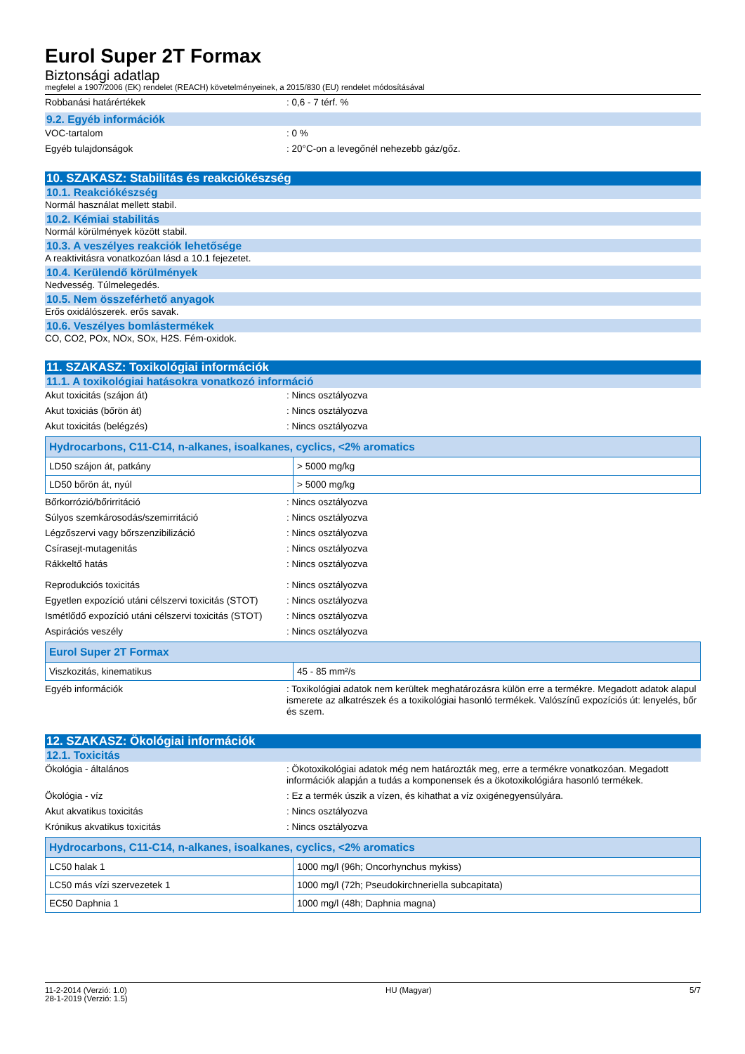Eurol Super 2T Formax
Biztonsági adatlap
megfelel a 1907/2006 (EK) rendelet (REACH) követelményeinek, a 2015/830 (EU) rendelet módosításával
Robbanási határértékek : 0,6 - 7 térf. %
9.2. Egyéb információk
VOC-tartalom : 0 %
Egyéb tulajdonságok : 20°C-on a levegőnél nehezebb gáz/gőz.
10. SZAKASZ: Stabilitás és reakciókészség
10.1. Reakciókészség
Normál használat mellett stabil.
10.2. Kémiai stabilitás
Normál körülmények között stabil.
10.3. A veszélyes reakciók lehetősége
A reaktivitásra vonatkozóan lásd a 10.1 fejezetet.
10.4. Kerülendő körülmények
Nedvesség. Túlmelegedés.
10.5. Nem összeférhető anyagok
Erős oxidálószerek. erős savak.
10.6. Veszélyes bomlástermékek
CO, CO2, POx, NOx, SOx, H2S. Fém-oxidok.
11. SZAKASZ: Toxikológiai információk
11.1. A toxikológiai hatásokra vonatkozó információ
Akut toxicitás (szájon át) : Nincs osztályozva
Akut toxiciás (bőrön át) : Nincs osztályozva
Akut toxicitás (belégzés) : Nincs osztályozva
| Hydrocarbons, C11-C14, n-alkanes, isoalkanes, cyclics, <2% aromatics | |
| --- | --- |
| LD50 szájon át, patkány | > 5000 mg/kg |
| LD50 bőrön át, nyúl | > 5000 mg/kg |
Bőrkorrózió/bőrirritáció : Nincs osztályozva
Súlyos szemkárosodás/szemirritáció : Nincs osztályozva
Légzőszervi vagy bőrszenzibilizáció : Nincs osztályozva
Csírasejt-mutagenitás : Nincs osztályozva
Rákkeltő hatás : Nincs osztályozva
Reprodukciós toxicitás : Nincs osztályozva
Egyetlen expozíció utáni célszervi toxicitás (STOT)
: Nincs osztályozva
Ismétlődő expozíció utáni célszervi toxicitás (STOT)
: Nincs osztályozva
Aspirációs veszély : Nincs osztályozva
| Eurol Super 2T Formax | |
| --- | --- |
| Viszkozitás, kinematikus | 45 - 85 mm²/s |
Egyéb információk : Toxikológiai adatok nem kerültek meghatározásra külön erre a termékre. Megadott adatok alapul ismerete az alkatrészek és a toxikológiai hasonló termékek. Valószínű expozíciós út: lenyelés, bőr és szem.
12. SZAKASZ: Ökológiai információk
12.1. Toxicitás
Ökológia - általános : Ökotoxikológiai adatok még nem határozták meg, erre a termékre vonatkozóan. Megadott információk alapján a tudás a komponensek és a ökotoxikológiára hasonló termékek.
Ökológia - víz : Ez a termék úszik a vízen, és kihathat a víz oxigénegyensúlyára.
Akut akvatikus toxicitás : Nincs osztályozva
Krónikus akvatikus toxicitás : Nincs osztályozva
| Hydrocarbons, C11-C14, n-alkanes, isoalkanes, cyclics, <2% aromatics | |
| --- | --- |
| LC50 halak 1 | 1000 mg/l (96h; Oncorhynchus mykiss) |
| LC50 más vízi szervezetek 1 | 1000 mg/l (72h; Pseudokirchneriella subcapitata) |
| EC50 Daphnia 1 | 1000 mg/l (48h; Daphnia magna) |
11-2-2014 (Verzió: 1.0)
28-1-2019 (Verzió: 1.5)
HU (Magyar) 5/7